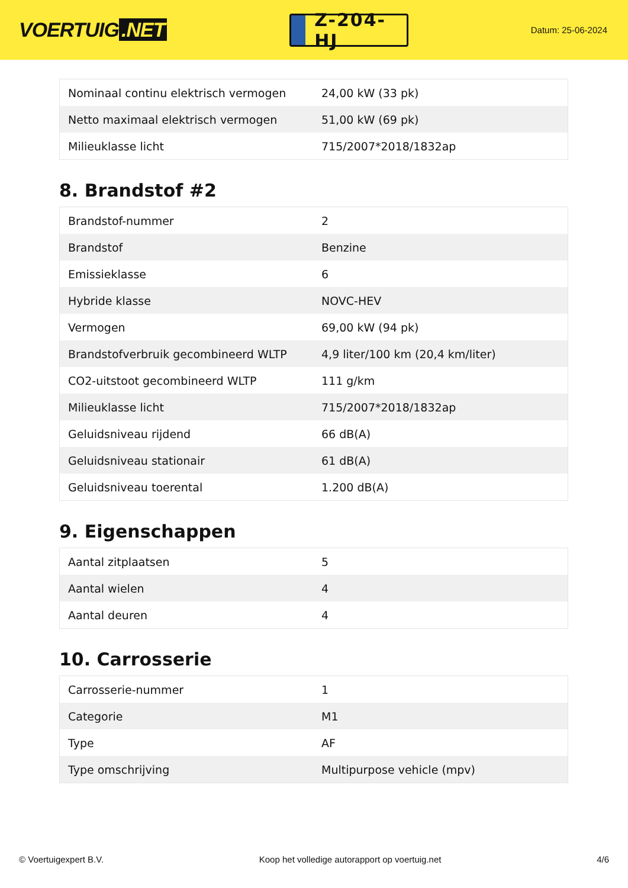VOERTUIG.NET
Z-204-HJ
Datum: 25-06-2024
| Nominaal continu elektrisch vermogen | 24,00 kW (33 pk) |
| Netto maximaal elektrisch vermogen | 51,00 kW (69 pk) |
| Milieuklasse licht | 715/2007*2018/1832ap |
8. Brandstof #2
| Brandstof-nummer | 2 |
| Brandstof | Benzine |
| Emissieklasse | 6 |
| Hybride klasse | NOVC-HEV |
| Vermogen | 69,00 kW (94 pk) |
| Brandstofverbruik gecombineerd WLTP | 4,9 liter/100 km (20,4 km/liter) |
| CO2-uitstoot gecombineerd WLTP | 111 g/km |
| Milieuklasse licht | 715/2007*2018/1832ap |
| Geluidsniveau rijdend | 66 dB(A) |
| Geluidsniveau stationair | 61 dB(A) |
| Geluidsniveau toerental | 1.200 dB(A) |
9. Eigenschappen
| Aantal zitplaatsen | 5 |
| Aantal wielen | 4 |
| Aantal deuren | 4 |
10. Carrosserie
| Carrosserie-nummer | 1 |
| Categorie | M1 |
| Type | AF |
| Type omschrijving | Multipurpose vehicle (mpv) |
© Voertuigexpert B.V. Koop het volledige autorapport op voertuig.net 4/6